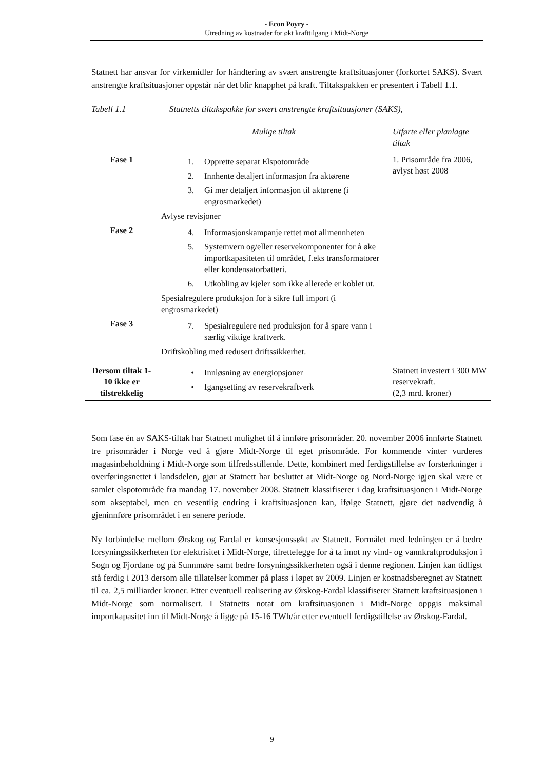- Econ Pöyry -
Utredning av kostnader for økt krafttilgang i Midt-Norge
Statnett har ansvar for virkemidler for håndtering av svært anstrengte kraftsituasjoner (forkortet SAKS). Svært anstrengte kraftsituasjoner oppstår når det blir knapphet på kraft. Tiltakspakken er presentert i Tabell 1.1.
Tabell 1.1 Statnetts tiltakspakke for svært anstrengte kraftsituasjoner (SAKS),
| | Mulige tiltak | Utførte eller planlagte tiltak |
| --- | --- | --- |
| Fase 1 | 1. Opprette separat Elspotområde 2. Innhente detaljert informasjon fra aktørene 3. Gi mer detaljert informasjon til aktørene (i engrosmarkedet) Avlyse revisjoner | 1. Prisområde fra 2006, avlyst høst 2008 |
| Fase 2 | 4. Informasjonskampanje rettet mot allmennheten 5. Systemvern og/eller reservekomponenter for å øke importkapasiteten til området, f.eks transformatorer eller kondensatorbatteri. 6. Utkobling av kjeler som ikke allerede er koblet ut. Spesialregulere produksjon for å sikre full import (i engrosmarkedet) | |
| Fase 3 | 7. Spesialregulere ned produksjon for å spare vann i særlig viktige kraftverk. Driftskobling med redusert driftssikkerhet. | |
| Dersom tiltak 1-10 ikke er tilstrekkelig | • Innløsning av energiopsjoner • Igangsetting av reservekraftverk | Statnett investert i 300 MW reservekraft. (2,3 mrd. kroner) |
Som fase én av SAKS-tiltak har Statnett mulighet til å innføre prisområder. 20. november 2006 innførte Statnett tre prisområder i Norge ved å gjøre Midt-Norge til eget prisområde. For kommende vinter vurderes magasinbeholdning i Midt-Norge som tilfredsstillende. Dette, kombinert med ferdigstillelse av forsterkninger i overføringsnettet i landsdelen, gjør at Statnett har besluttet at Midt-Norge og Nord-Norge igjen skal være et samlet elspotområde fra mandag 17. november 2008. Statnett klassifiserer i dag kraftsituasjonen i Midt-Norge som akseptabel, men en vesentlig endring i kraftsituasjonen kan, ifølge Statnett, gjøre det nødvendig å gjeninnføre prisområdet i en senere periode.
Ny forbindelse mellom Ørskog og Fardal er konsesjonssøkt av Statnett. Formålet med ledningen er å bedre forsyningssikkerheten for elektrisitet i Midt-Norge, tilrettelegge for å ta imot ny vind- og vannkraftproduksjon i Sogn og Fjordane og på Sunnmøre samt bedre forsyningssikkerheten også i denne regionen. Linjen kan tidligst stå ferdig i 2013 dersom alle tillatelser kommer på plass i løpet av 2009. Linjen er kostnadsberegnet av Statnett til ca. 2,5 milliarder kroner. Etter eventuell realisering av Ørskog-Fardal klassifiserer Statnett kraftsituasjonen i Midt-Norge som normalisert. I Statnetts notat om kraftsituasjonen i Midt-Norge oppgis maksimal importkapasitet inn til Midt-Norge å ligge på 15-16 TWh/år etter eventuell ferdigstillelse av Ørskog-Fardal.
9